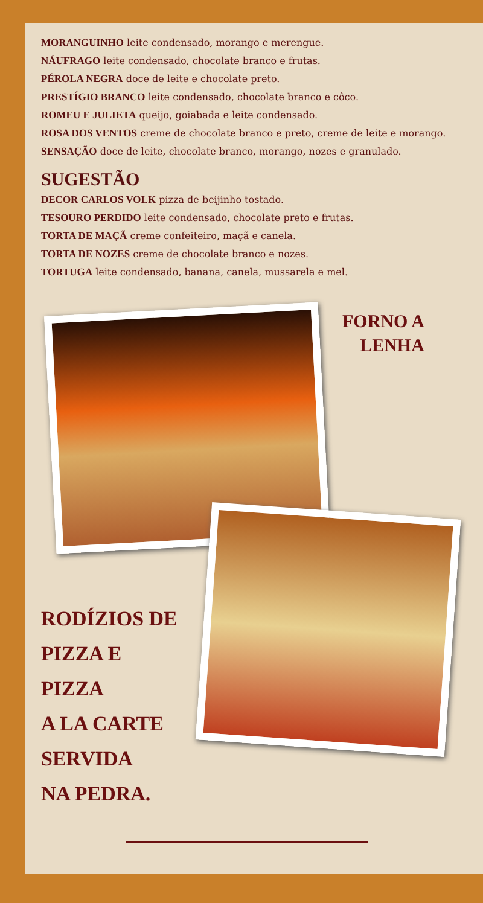MORANGUINHO leite condensado, morango e merengue.
NÁUFRAGO leite condensado, chocolate branco e frutas.
PÉROLA NEGRA doce de leite e chocolate preto.
PRESTÍGIO BRANCO leite condensado, chocolate branco e côco.
ROMEU E JULIETA queijo, goiabada e leite condensado.
ROSA DOS VENTOS creme de chocolate branco e preto, creme de leite e morango.
SENSAÇÃO doce de leite, chocolate branco, morango, nozes e granulado.
SUGESTÃO
DECOR CARLOS VOLK pizza de beijinho tostado.
TESOURO PERDIDO leite condensado, chocolate preto e frutas.
TORTA DE MAÇÃ creme confeiteiro, maçã e canela.
TORTA DE NOZES creme de chocolate branco e nozes.
TORTUGA leite condensado, banana, canela, mussarela e mel.
FORNO A
LENHA
RODÍZIOS DE
PIZZA E PIZZA
A LA CARTE
SERVIDA
NA PEDRA.